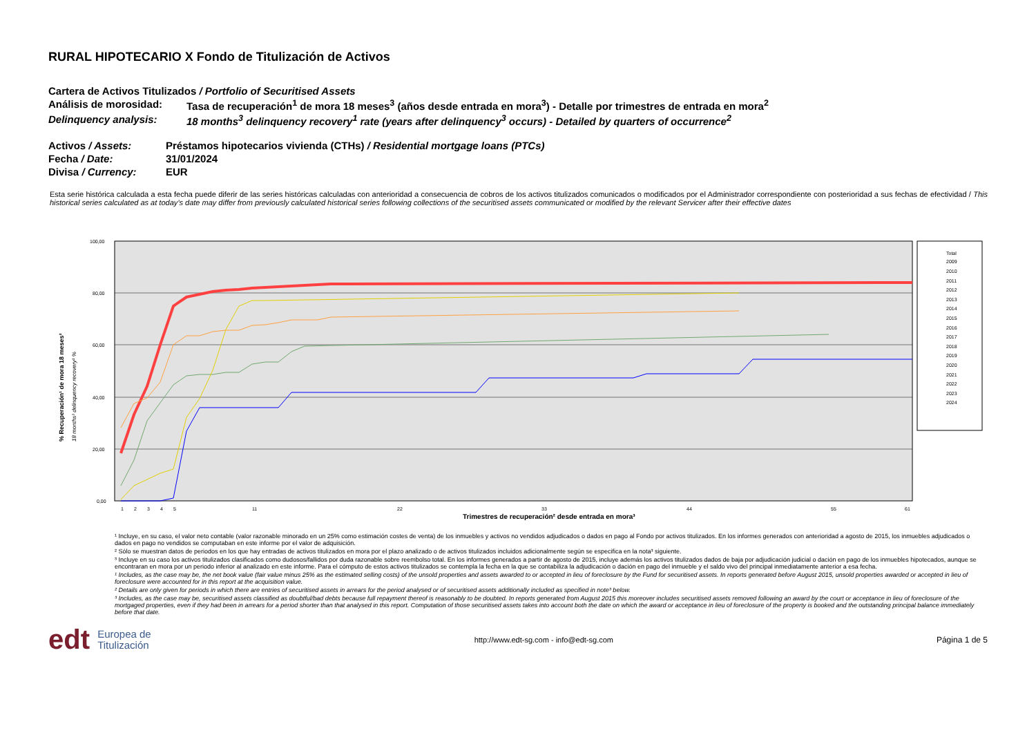RURAL HIPOTECARIO X Fondo de Titulización de Activos
Cartera de Activos Titulizados / Portfolio of Securitised Assets
Análisis de morosidad: Tasa de recuperación<sup>1</sup> de mora 18 meses<sup>3</sup> (años desde entrada en mora<sup>3</sup>) - Detalle por trimestres de entrada en mora<sup>2</sup>
Delinquency analysis: 18 months<sup>3</sup> delinquency recovery<sup>1</sup> rate (years after delinquency<sup>3</sup> occurs) - Detailed by quarters of occurrence<sup>2</sup>
Activos / Assets: Préstamos hipotecarios vivienda (CTHs) / Residential mortgage loans (PTCs)
Fecha / Date: 31/01/2024
Divisa / Currency: EUR
Esta serie histórica calculada a esta fecha puede diferir de las series históricas calculadas con anterioridad a consecuencia de cobros de los activos titulizados comunicados o modificados por el Administrador correspondiente con posterioridad a sus fechas de efectividad / This historical series calculated as at today’s date may differ from previously calculated historical series following collections of the securitised assets communicated or modified by the relevant Servicer after their effective dates
% Recuperación¹ de mora 18 meses³
18 months³ delinquency recovery¹ %
100,00
80,00
60,00
40,00
20,00
0,00
Trimestres de recuperación² desde entrada en mora³
1
2
3
4
5
11
22
33
44
55
61
Total
2009
2010
2011
2012
2013
2014
2015
2016
2017
2018
2019
2020
2021
2022
2023
2024
¹ Incluye, en su caso, el valor neto contable (valor razonable minorado en un 25% como estimación costes de venta) de los inmuebles y activos no vendidos adjudicados o dados en pago al Fondo por activos titulizados. En los informes generados con anterioridad a agosto de 2015, los inmuebles adjudicados o dados en pago no vendidos se computaban en este informe por el valor de adquisición.
² Sólo se muestran datos de periodos en los que hay entradas de activos titulizados en mora por el plazo analizado o de activos titulizados incluidos adicionalmente según se especifica en la nota³ siguiente.
³ Incluye en su caso los activos titulizados clasificados como dudosos/fallidos por duda razonable sobre reembolso total. En los informes generados a partir de agosto de 2015, incluye además los activos titulizados dados de baja por adjudicación judicial o dación en pago de los inmuebles hipotecados, aunque se encontraran en mora por un periodo inferior al analizado en este informe. Para el cómputo de estos activos titulizados se contempla la fecha en la que se contabiliza la adjudicación o dación en pago del inmueble y el saldo vivo del principal inmediatamente anterior a esa fecha.
¹ Includes, as the case may be, the net book value (fair value minus 25% as the estimated selling costs) of the unsold properties and assets awarded to or accepted in lieu of foreclosure by the Fund for securitised assets. In reports generated before August 2015, unsold properties awarded or accepted in lieu of foreclosure were accounted for in this report at the acquisition value.
² Details are only given for periods in which there are entries of securitised assets in arrears for the period analysed or of securitised assets additionally included as specified in note³ below.
³ Includes, as the case may be, securitised assets classified as doubtful/bad debts because full repayment thereof is reasonably to be doubted. In reports generated from August 2015 this moreover includes securitised assets removed following an award by the court or acceptance in lieu of foreclosure of the mortgaged properties, even if they had been in arrears for a period shorter than that analysed in this report. Computation of those securitised assets takes into account both the date on which the award or acceptance in lieu of foreclosure of the property is booked and the outstanding principal balance immediately before that date.
edt Europea de
Titulización
http://www.edt-sg.com - info@edt-sg.com
Página 1 de 5